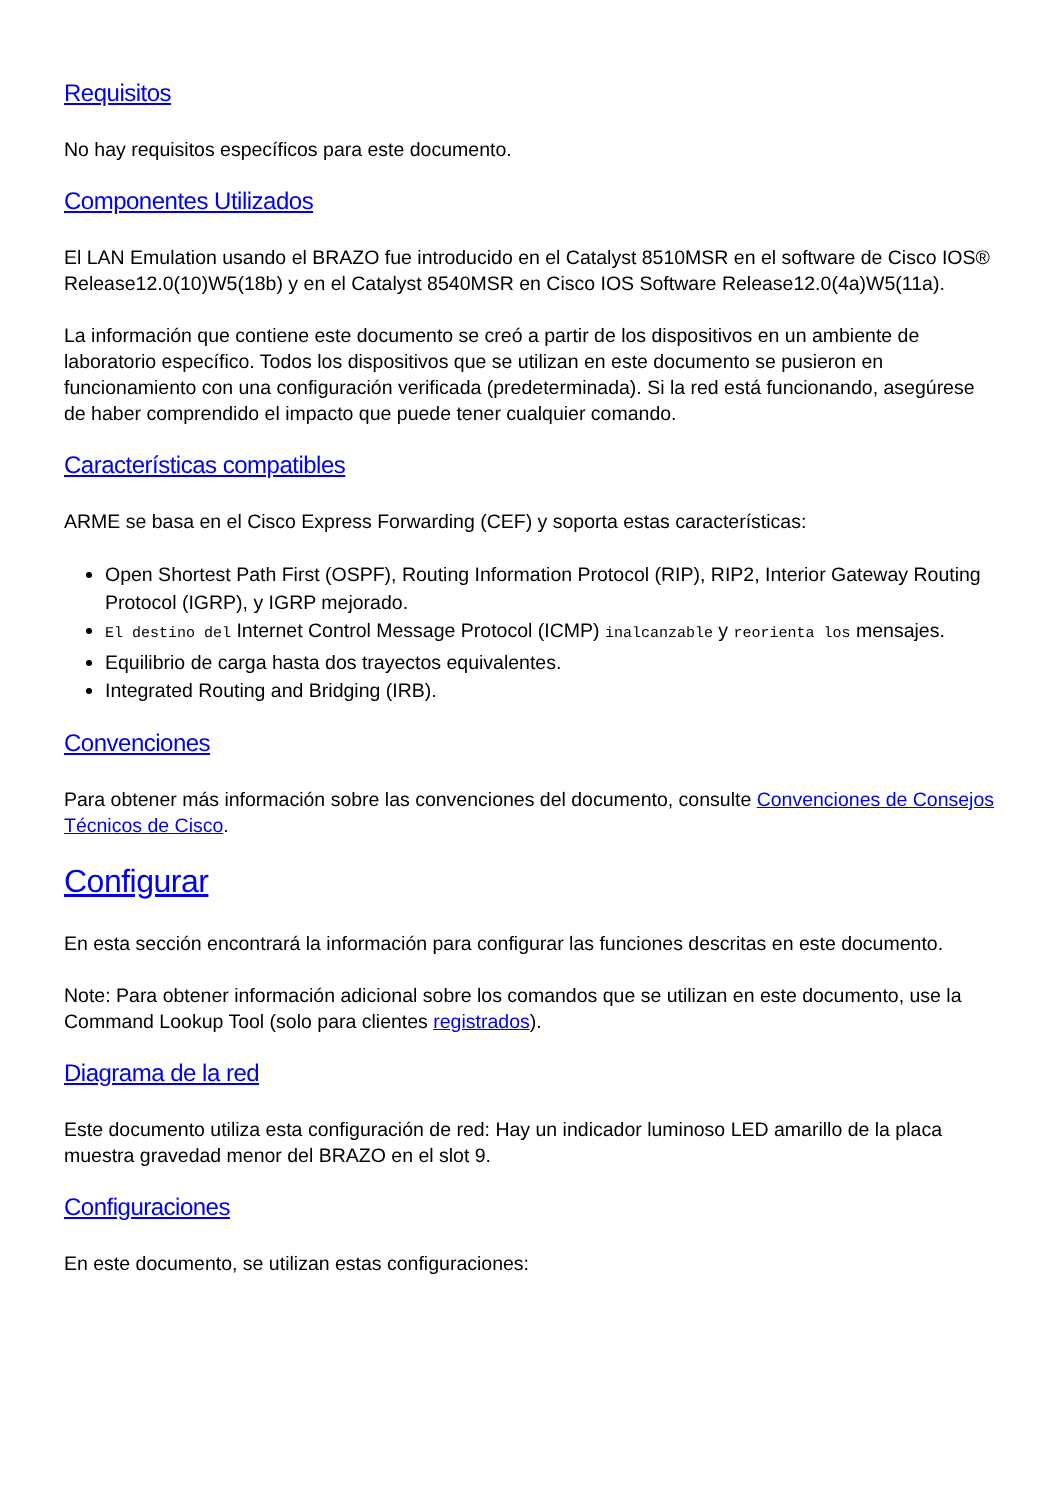Requisitos
No hay requisitos específicos para este documento.
Componentes Utilizados
El LAN Emulation usando el BRAZO fue introducido en el Catalyst 8510MSR en el software de Cisco IOS® Release12.0(10)W5(18b) y en el Catalyst 8540MSR en Cisco IOS Software Release12.0(4a)W5(11a).
La información que contiene este documento se creó a partir de los dispositivos en un ambiente de laboratorio específico. Todos los dispositivos que se utilizan en este documento se pusieron en funcionamiento con una configuración verificada (predeterminada). Si la red está funcionando, asegúrese de haber comprendido el impacto que puede tener cualquier comando.
Características compatibles
ARME se basa en el Cisco Express Forwarding (CEF) y soporta estas características:
Open Shortest Path First (OSPF), Routing Information Protocol (RIP), RIP2, Interior Gateway Routing Protocol (IGRP), y IGRP mejorado.
El destino del Internet Control Message Protocol (ICMP) inalcanzable y reorienta los mensajes.
Equilibrio de carga hasta dos trayectos equivalentes.
Integrated Routing and Bridging (IRB).
Convenciones
Para obtener más información sobre las convenciones del documento, consulte Convenciones de Consejos Técnicos de Cisco.
Configurar
En esta sección encontrará la información para configurar las funciones descritas en este documento.
Note: Para obtener información adicional sobre los comandos que se utilizan en este documento, use la Command Lookup Tool (solo para clientes registrados).
Diagrama de la red
Este documento utiliza esta configuración de red: Hay un indicador luminoso LED amarillo de la placa muestra gravedad menor del BRAZO en el slot 9.
Configuraciones
En este documento, se utilizan estas configuraciones: